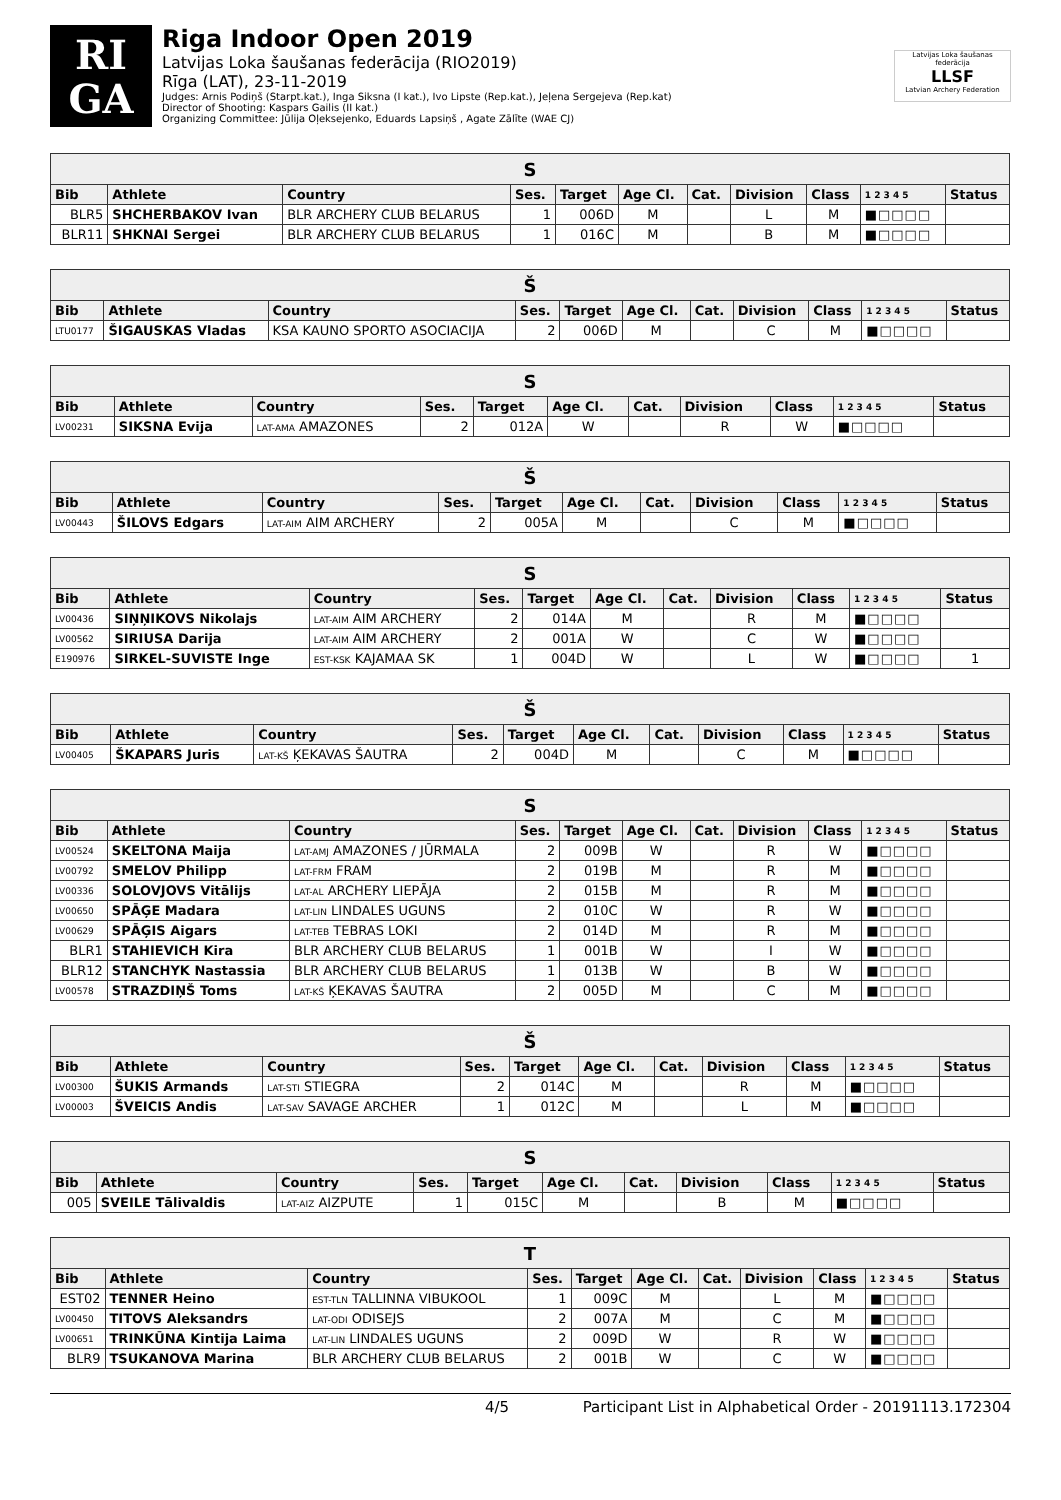RI
GA
Riga Indoor Open 2019
Latvijas Loka šaušanas federācija (RIO2019)
Rīga (LAT), 23-11-2019
Judges: Arnis Podiņš (Starpt.kat.), Inga Siksna (I kat.), Ivo Lipste (Rep.kat.), Jeļena Sergejeva (Rep.kat)
Director of Shooting: Kaspars Gailis (II kat.)
Organizing Committee: Jūlija Oļeksejenko, Eduards Lapsiņš , Agate Zālīte (WAE CJ)
Latvijas Loka šaušanas federācija
LLSF
Latvian Archery Federation
| S | | | | | | | | | | |
| --- | --- | --- | --- | --- | --- | --- | --- | --- | --- | --- |
| Bib | Athlete | Country | Ses. | Target | Age Cl. | Cat. | Division | Class | 1 2 3 4 5 | Status |
| BLR5 | SHCHERBAKOV Ivan | BLR ARCHERY CLUB BELARUS | 1 | 006D | M | | L | M | ■□□□□ | |
| BLR11 | SHKNAI Sergei | BLR ARCHERY CLUB BELARUS | 1 | 016C | M | | B | M | ■□□□□ | |
| Š | | | | | | | | | | |
| --- | --- | --- | --- | --- | --- | --- | --- | --- | --- | --- |
| Bib | Athlete | Country | Ses. | Target | Age Cl. | Cat. | Division | Class | 1 2 3 4 5 | Status |
| LTU0177 | ŠIGAUSKAS Vladas | KSA KAUNO SPORTO ASOCIACIJA | 2 | 006D | M | | C | M | ■□□□□ | |
| S | | | | | | | | | | |
| --- | --- | --- | --- | --- | --- | --- | --- | --- | --- | --- |
| Bib | Athlete | Country | Ses. | Target | Age Cl. | Cat. | Division | Class | 1 2 3 4 5 | Status |
| LV00231 | SIKSNA Evija | LAT-AMA AMAZONES | 2 | 012A | W | | R | W | ■□□□□ | |
| Š | | | | | | | | | | |
| --- | --- | --- | --- | --- | --- | --- | --- | --- | --- | --- |
| Bib | Athlete | Country | Ses. | Target | Age Cl. | Cat. | Division | Class | 1 2 3 4 5 | Status |
| LV00443 | ŠILOVS Edgars | LAT-AIM AIM ARCHERY | 2 | 005A | M | | C | M | ■□□□□ | |
| S | | | | | | | | | | |
| --- | --- | --- | --- | --- | --- | --- | --- | --- | --- | --- |
| Bib | Athlete | Country | Ses. | Target | Age Cl. | Cat. | Division | Class | 1 2 3 4 5 | Status |
| LV00436 | SIŅŅIKOVS Nikolajs | LAT-AIM AIM ARCHERY | 2 | 014A | M | | R | M | ■□□□□ | |
| LV00562 | SIRIUSA Darija | LAT-AIM AIM ARCHERY | 2 | 001A | W | | C | W | ■□□□□ | |
| E190976 | SIRKEL-SUVISTE Inge | EST-KSK KAJAMAA SK | 1 | 004D | W | | L | W | ■□□□□ | 1 |
| Š | | | | | | | | | | |
| --- | --- | --- | --- | --- | --- | --- | --- | --- | --- | --- |
| Bib | Athlete | Country | Ses. | Target | Age Cl. | Cat. | Division | Class | 1 2 3 4 5 | Status |
| LV00405 | ŠKAPARS Juris | LAT-KŠ ĶEKAVAS ŠAUTRA | 2 | 004D | M | | C | M | ■□□□□ | |
| S | | | | | | | | | | |
| --- | --- | --- | --- | --- | --- | --- | --- | --- | --- | --- |
| Bib | Athlete | Country | Ses. | Target | Age Cl. | Cat. | Division | Class | 1 2 3 4 5 | Status |
| LV00524 | SKELTONA Maija | LAT-AMJ AMAZONES / JŪRMALA | 2 | 009B | W | | R | W | ■□□□□ | |
| LV00792 | SMELOV Philipp | LAT-FRM FRAM | 2 | 019B | M | | R | M | ■□□□□ | |
| LV00336 | SOLOVJOVS Vitālijs | LAT-AL ARCHERY LIEPĀJA | 2 | 015B | M | | R | M | ■□□□□ | |
| LV00650 | SPĀĢE Madara | LAT-LIN LINDALES UGUNS | 2 | 010C | W | | R | W | ■□□□□ | |
| LV00629 | SPĀĢIS Aigars | LAT-TEB TEBRAS LOKI | 2 | 014D | M | | R | M | ■□□□□ | |
| BLR1 | STAHIEVICH Kira | BLR ARCHERY CLUB BELARUS | 1 | 001B | W | | I | W | ■□□□□ | |
| BLR12 | STANCHYK Nastassia | BLR ARCHERY CLUB BELARUS | 1 | 013B | W | | B | W | ■□□□□ | |
| LV00578 | STRAZDIŅŠ Toms | LAT-KŠ ĶEKAVAS ŠAUTRA | 2 | 005D | M | | C | M | ■□□□□ | |
| Š | | | | | | | | | | |
| --- | --- | --- | --- | --- | --- | --- | --- | --- | --- | --- |
| Bib | Athlete | Country | Ses. | Target | Age Cl. | Cat. | Division | Class | 1 2 3 4 5 | Status |
| LV00300 | ŠUKIS Armands | LAT-STI STIEGRA | 2 | 014C | M | | R | M | ■□□□□ | |
| LV00003 | ŠVEICIS Andis | LAT-SAV SAVAGE ARCHER | 1 | 012C | M | | L | M | ■□□□□ | |
| S | | | | | | | | | | |
| --- | --- | --- | --- | --- | --- | --- | --- | --- | --- | --- |
| Bib | Athlete | Country | Ses. | Target | Age Cl. | Cat. | Division | Class | 1 2 3 4 5 | Status |
| 005 | SVEILE Tālivaldis | LAT-AIZ AIZPUTE | 1 | 015C | M | | B | M | ■□□□□ | |
| T | | | | | | | | | | |
| --- | --- | --- | --- | --- | --- | --- | --- | --- | --- | --- |
| Bib | Athlete | Country | Ses. | Target | Age Cl. | Cat. | Division | Class | 1 2 3 4 5 | Status |
| EST02 | TENNER Heino | EST-TLN TALLINNA VIBUKOOL | 1 | 009C | M | | L | M | ■□□□□ | |
| LV00450 | TITOVS Aleksandrs | LAT-ODI ODISEJS | 2 | 007A | M | | C | M | ■□□□□ | |
| LV00651 | TRINKŪNA Kintija Laima | LAT-LIN LINDALES UGUNS | 2 | 009D | W | | R | W | ■□□□□ | |
| BLR9 | TSUKANOVA Marina | BLR ARCHERY CLUB BELARUS | 2 | 001B | W | | C | W | ■□□□□ | |
4/5 Participant List in Alphabetical Order - 20191113.172304